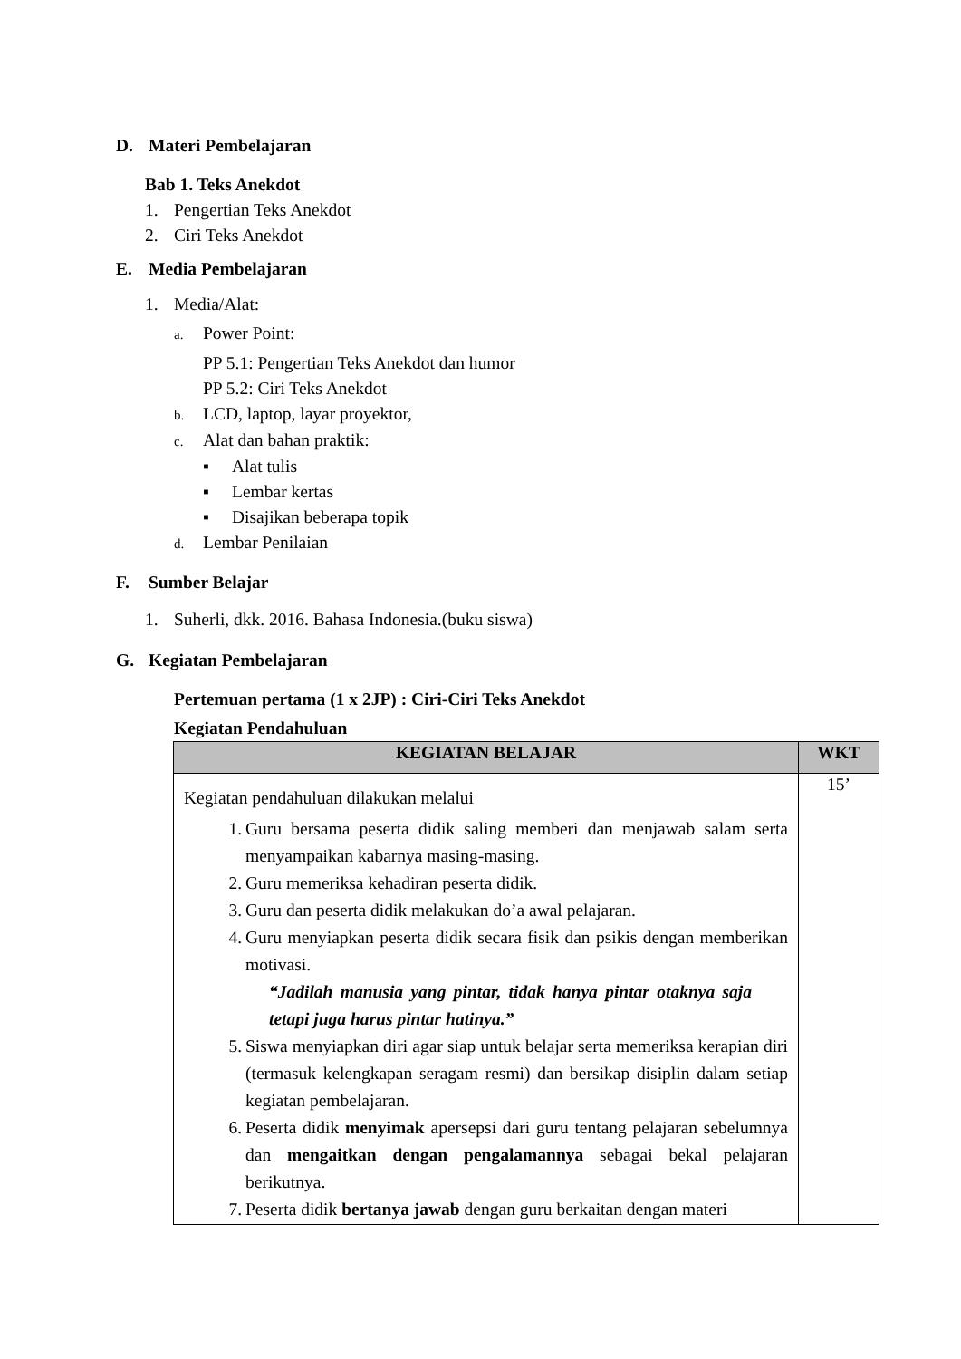D. Materi Pembelajaran
Bab 1. Teks Anekdot
1. Pengertian Teks Anekdot
2. Ciri Teks Anekdot
E. Media Pembelajaran
1. Media/Alat:
a. Power Point:
PP 5.1: Pengertian Teks Anekdot dan humor
PP 5.2: Ciri Teks Anekdot
b. LCD, laptop, layar proyektor,
c. Alat dan bahan praktik:
▪ Alat tulis
▪ Lembar kertas
▪ Disajikan beberapa topik
d. Lembar Penilaian
F. Sumber Belajar
1. Suherli, dkk. 2016. Bahasa Indonesia.(buku siswa)
G. Kegiatan Pembelajaran
Pertemuan pertama (1 x 2JP) : Ciri-Ciri Teks Anekdot
Kegiatan Pendahuluan
| KEGIATAN BELAJAR | WKT |
| --- | --- |
| Kegiatan pendahuluan dilakukan melalui 1. Guru bersama peserta didik saling memberi dan menjawab salam serta menyampaikan kabarnya masing-masing. 2. Guru memeriksa kehadiran peserta didik. 3. Guru dan peserta didik melakukan do’a awal pelajaran. 4. Guru menyiapkan peserta didik secara fisik dan psikis dengan memberikan motivasi. “Jadilah manusia yang pintar, tidak hanya pintar otaknya saja tetapi juga harus pintar hatinya.” 5. Siswa menyiapkan diri agar siap untuk belajar serta memeriksa kerapian diri (termasuk kelengkapan seragam resmi) dan bersikap disiplin dalam setiap kegiatan pembelajaran. 6. Peserta didik menyimak apersepsi dari guru tentang pelajaran sebelumnya dan mengaitkan dengan pengalamannya sebagai bekal pelajaran berikutnya. 7. Peserta didik bertanya jawab dengan guru berkaitan dengan materi | 15’ |